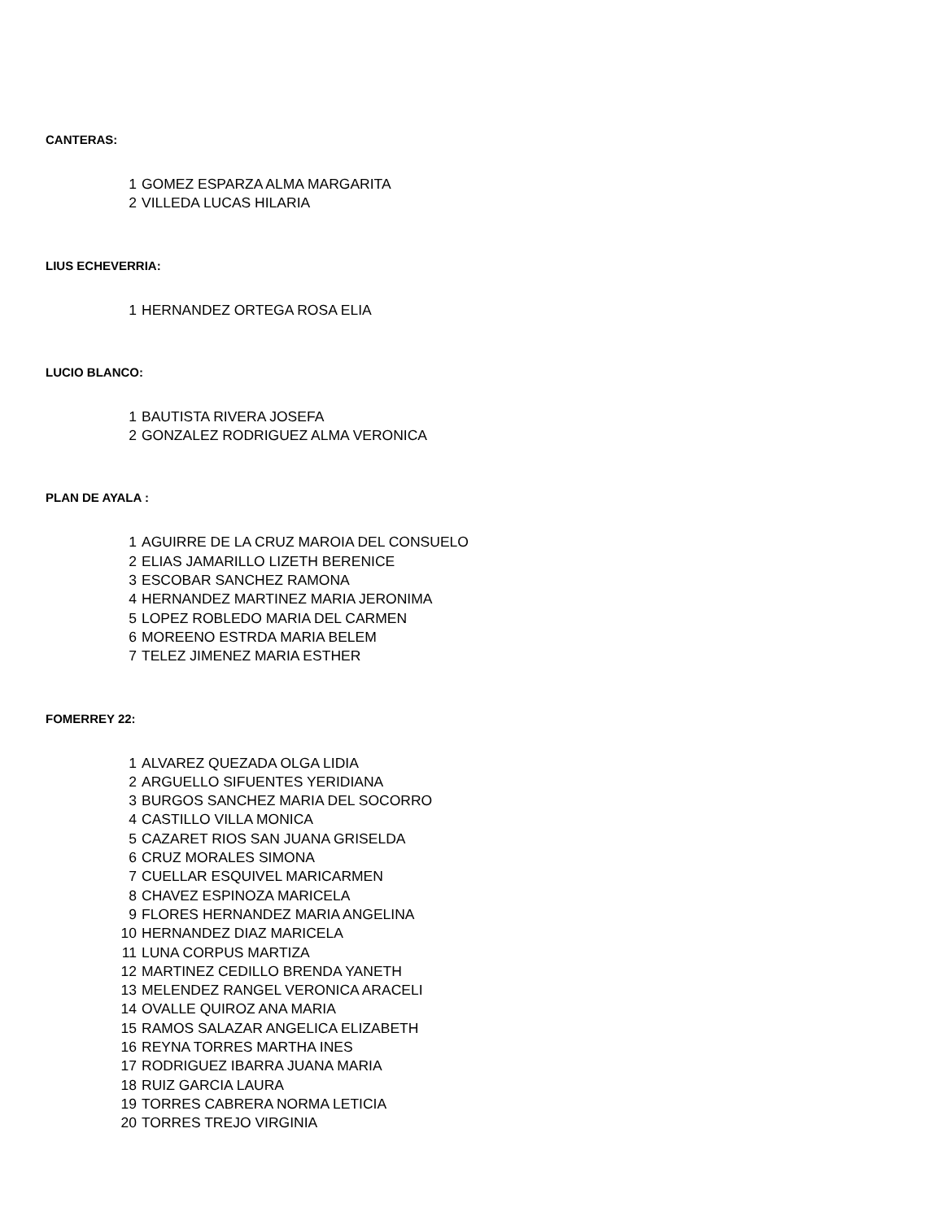CANTERAS:
| 1 | GOMEZ ESPARZA ALMA MARGARITA |
| 2 | VILLEDA LUCAS HILARIA |
LIUS ECHEVERRIA:
| 1 | HERNANDEZ ORTEGA ROSA ELIA |
LUCIO BLANCO:
| 1 | BAUTISTA RIVERA JOSEFA |
| 2 | GONZALEZ RODRIGUEZ ALMA VERONICA |
PLAN DE AYALA :
| 1 | AGUIRRE DE LA CRUZ MAROIA DEL CONSUELO |
| 2 | ELIAS JAMARILLO LIZETH BERENICE |
| 3 | ESCOBAR SANCHEZ RAMONA |
| 4 | HERNANDEZ MARTINEZ MARIA JERONIMA |
| 5 | LOPEZ ROBLEDO MARIA DEL CARMEN |
| 6 | MOREENO ESTRDA MARIA BELEM |
| 7 | TELEZ JIMENEZ MARIA ESTHER |
FOMERREY 22:
| 1 | ALVAREZ QUEZADA OLGA LIDIA |
| 2 | ARGUELLO SIFUENTES YERIDIANA |
| 3 | BURGOS SANCHEZ MARIA DEL SOCORRO |
| 4 | CASTILLO VILLA MONICA |
| 5 | CAZARET RIOS SAN JUANA GRISELDA |
| 6 | CRUZ MORALES SIMONA |
| 7 | CUELLAR ESQUIVEL MARICARMEN |
| 8 | CHAVEZ ESPINOZA MARICELA |
| 9 | FLORES HERNANDEZ MARIA ANGELINA |
| 10 | HERNANDEZ DIAZ MARICELA |
| 11 | LUNA CORPUS MARTIZA |
| 12 | MARTINEZ CEDILLO BRENDA YANETH |
| 13 | MELENDEZ RANGEL VERONICA ARACELI |
| 14 | OVALLE QUIROZ ANA MARIA |
| 15 | RAMOS SALAZAR ANGELICA ELIZABETH |
| 16 | REYNA TORRES MARTHA INES |
| 17 | RODRIGUEZ IBARRA JUANA MARIA |
| 18 | RUIZ GARCIA LAURA |
| 19 | TORRES CABRERA NORMA LETICIA |
| 20 | TORRES TREJO VIRGINIA |